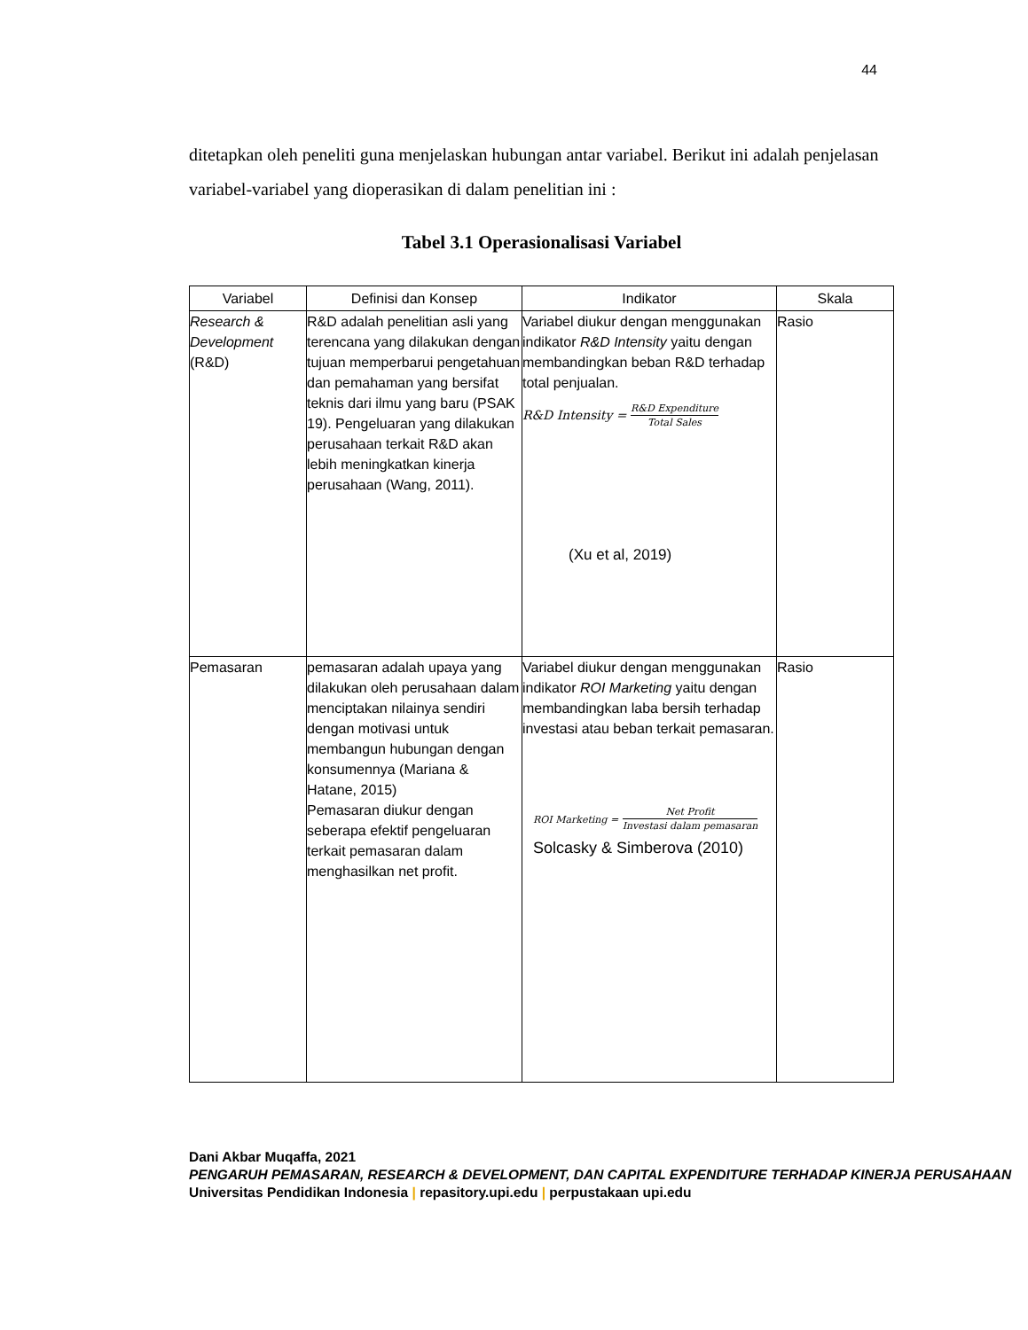44
ditetapkan oleh peneliti guna menjelaskan hubungan antar variabel. Berikut ini adalah penjelasan variabel-variabel yang dioperasikan di dalam penelitian ini :
Tabel 3.1 Operasionalisasi Variabel
| Variabel | Definisi dan Konsep | Indikator | Skala |
| --- | --- | --- | --- |
| Research & Development (R&D) | R&D adalah penelitian asli yang terencana yang dilakukan dengan tujuan memperbarui pengetahuan dan pemahaman yang bersifat teknis dari ilmu yang baru (PSAK 19). Pengeluaran yang dilakukan perusahaan terkait R&D akan lebih meningkatkan kinerja perusahaan (Wang, 2011). | Variabel diukur dengan menggunakan indikator R&D Intensity yaitu dengan membandingkan beban R&D terhadap total penjualan. R&D Intensity = R&D Expenditure Total Sales (Xu et al, 2019) | Rasio |
| Pemasaran | pemasaran adalah upaya yang dilakukan oleh perusahaan dalam menciptakan nilainya sendiri dengan motivasi untuk membangun hubungan dengan konsumennya (Mariana & Hatane, 2015) Pemasaran diukur dengan seberapa efektif pengeluaran terkait pemasaran dalam menghasilkan net profit. | Variabel diukur dengan menggunakan indikator ROI Marketing yaitu dengan membandingkan laba bersih terhadap investasi atau beban terkait pemasaran. ROI Marketing = Net Profit Investasi dalam pemasaran Solcasky & Simberova (2010) | Rasio |
Dani Akbar Muqaffa, 2021
PENGARUH PEMASARAN, RESEARCH & DEVELOPMENT, DAN CAPITAL EXPENDITURE TERHADAP KINERJA PERUSAHAAN
Universitas Pendidikan Indonesia | repasitory.upi.edu | perpustakaan upi.edu